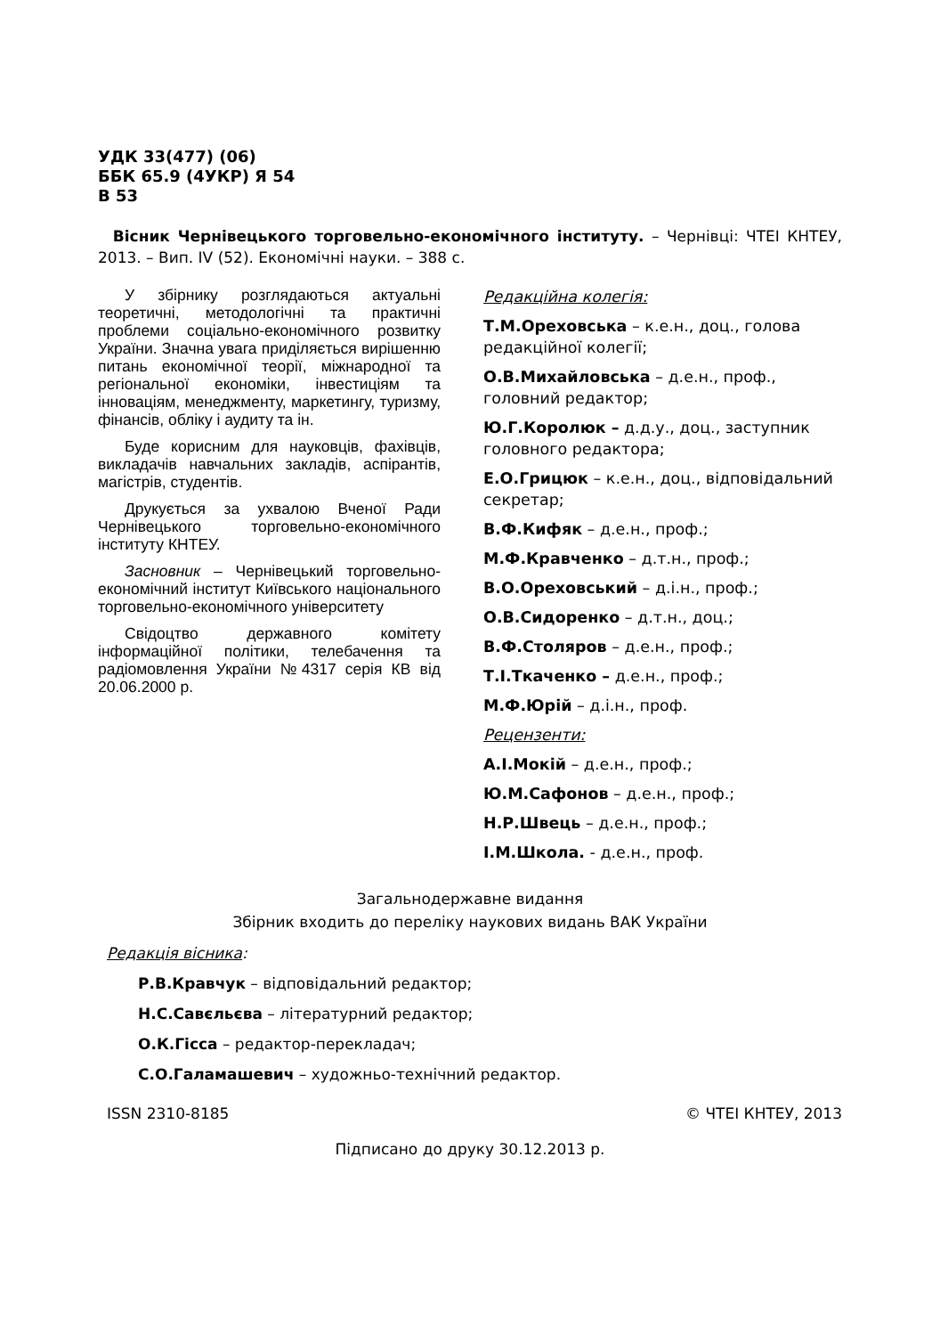УДК 33(477) (06)
ББК 65.9 (4УКР) Я 54
В 53
Вісник Чернівецького торговельно-економічного інституту. – Чернівці: ЧТЕІ КНТЕУ, 2013. – Вип. IV (52). Економічні науки. – 388 с.
У збірнику розглядаються актуальні теоретичні, методологічні та практичні проблеми соціально-економічного розвитку України. Значна увага приділяється вирішенню питань економічної теорії, міжнародної та регіональної економіки, інвестиціям та інноваціям, менеджменту, маркетингу, туризму, фінансів, обліку і аудиту та ін.
Буде корисним для науковців, фахівців, викладачів навчальних закладів, аспірантів, магістрів, студентів.
Друкується за ухвалою Вченої Ради Чернівецького торговельно-економічного інституту КНТЕУ.
Засновник – Чернівецький торговельно-економічний інститут Київського національного торговельно-економічного університету
Свідоцтво державного комітету інформаційної політики, телебачення та радіомовлення України №4317 серія КВ від 20.06.2000 р.
Редакційна колегія:
Т.М.Ореховська – к.е.н., доц., голова редакційної колегії;
О.В.Михайловська – д.е.н., проф., головний редактор;
Ю.Г.Королюк – д.д.у., доц., заступник головного редактора;
Е.О.Грицюк – к.е.н., доц., відповідальний секретар;
В.Ф.Кифяк – д.е.н., проф.;
М.Ф.Кравченко – д.т.н., проф.;
В.О.Ореховський – д.і.н., проф.;
О.В.Сидоренко – д.т.н., доц.;
В.Ф.Столяров – д.е.н., проф.;
Т.І.Ткаченко – д.е.н., проф.;
М.Ф.Юрій – д.і.н., проф.
Рецензенти:
А.І.Мокій – д.е.н., проф.;
Ю.М.Сафонов – д.е.н., проф.;
Н.Р.Швець – д.е.н., проф.;
І.М.Школа. - д.е.н., проф.
Загальнодержавне видання
Збірник входить до переліку наукових видань ВАК України
Редакція вісника:
Р.В.Кравчук – відповідальний редактор;
Н.С.Савєльєва – літературний редактор;
О.К.Гісса – редактор-перекладач;
С.О.Галамашевич – художньо-технічний редактор.
ISSN 2310-8185 © ЧТЕІ КНТЕУ, 2013
Підписано до друку 30.12.2013 р.